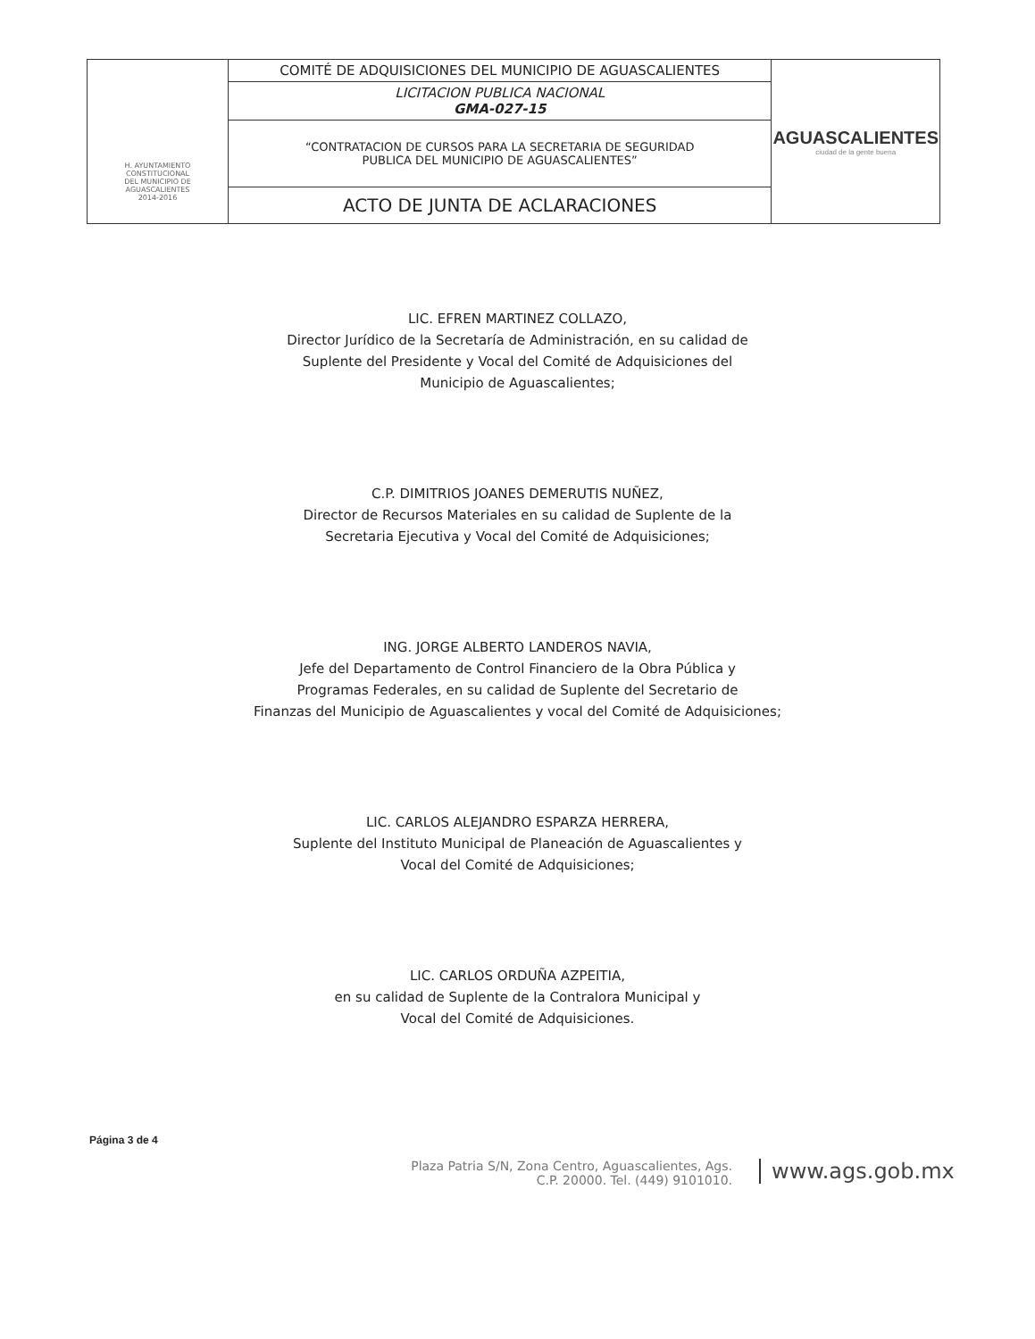| H. AYUNTAMIENTO CONSTITUCIONAL DEL MUNICIPIO DE AGUASCALIENTES 2014-2016 | COMITÉ DE ADQUISICIONES DEL MUNICIPIO DE AGUASCALIENTES | AGUASCALIENTES ciudad de la gente buena |
| | LICITACION PUBLICA NACIONAL GMA-027-15 | |
| | “CONTRATACION DE CURSOS PARA LA SECRETARIA DE SEGURIDAD PUBLICA DEL MUNICIPIO DE AGUASCALIENTES” | |
| | ACTO DE JUNTA DE ACLARACIONES | |
LIC. EFREN MARTINEZ COLLAZO,
Director Jurídico de la Secretaría de Administración, en su calidad de
Suplente del Presidente y Vocal del Comité de Adquisiciones del
Municipio de Aguascalientes;
C.P. DIMITRIOS JOANES DEMERUTIS NUÑEZ,
Director de Recursos Materiales en su calidad de Suplente de la
Secretaria Ejecutiva y Vocal del Comité de Adquisiciones;
ING. JORGE ALBERTO LANDEROS NAVIA,
Jefe del Departamento de Control Financiero de la Obra Pública y
Programas Federales, en su calidad de Suplente del Secretario de
Finanzas del Municipio de Aguascalientes y vocal del Comité de Adquisiciones;
LIC. CARLOS ALEJANDRO ESPARZA HERRERA,
Suplente del Instituto Municipal de Planeación de Aguascalientes y
Vocal del Comité de Adquisiciones;
LIC. CARLOS ORDUÑA AZPEITIA,
en su calidad de Suplente de la Contralora Municipal y
Vocal del Comité de Adquisiciones.
Página 3 de 4
Plaza Patria S/N, Zona Centro, Aguascalientes, Ags.
C.P. 20000. Tel. (449) 9101010.
www.ags.gob.mx